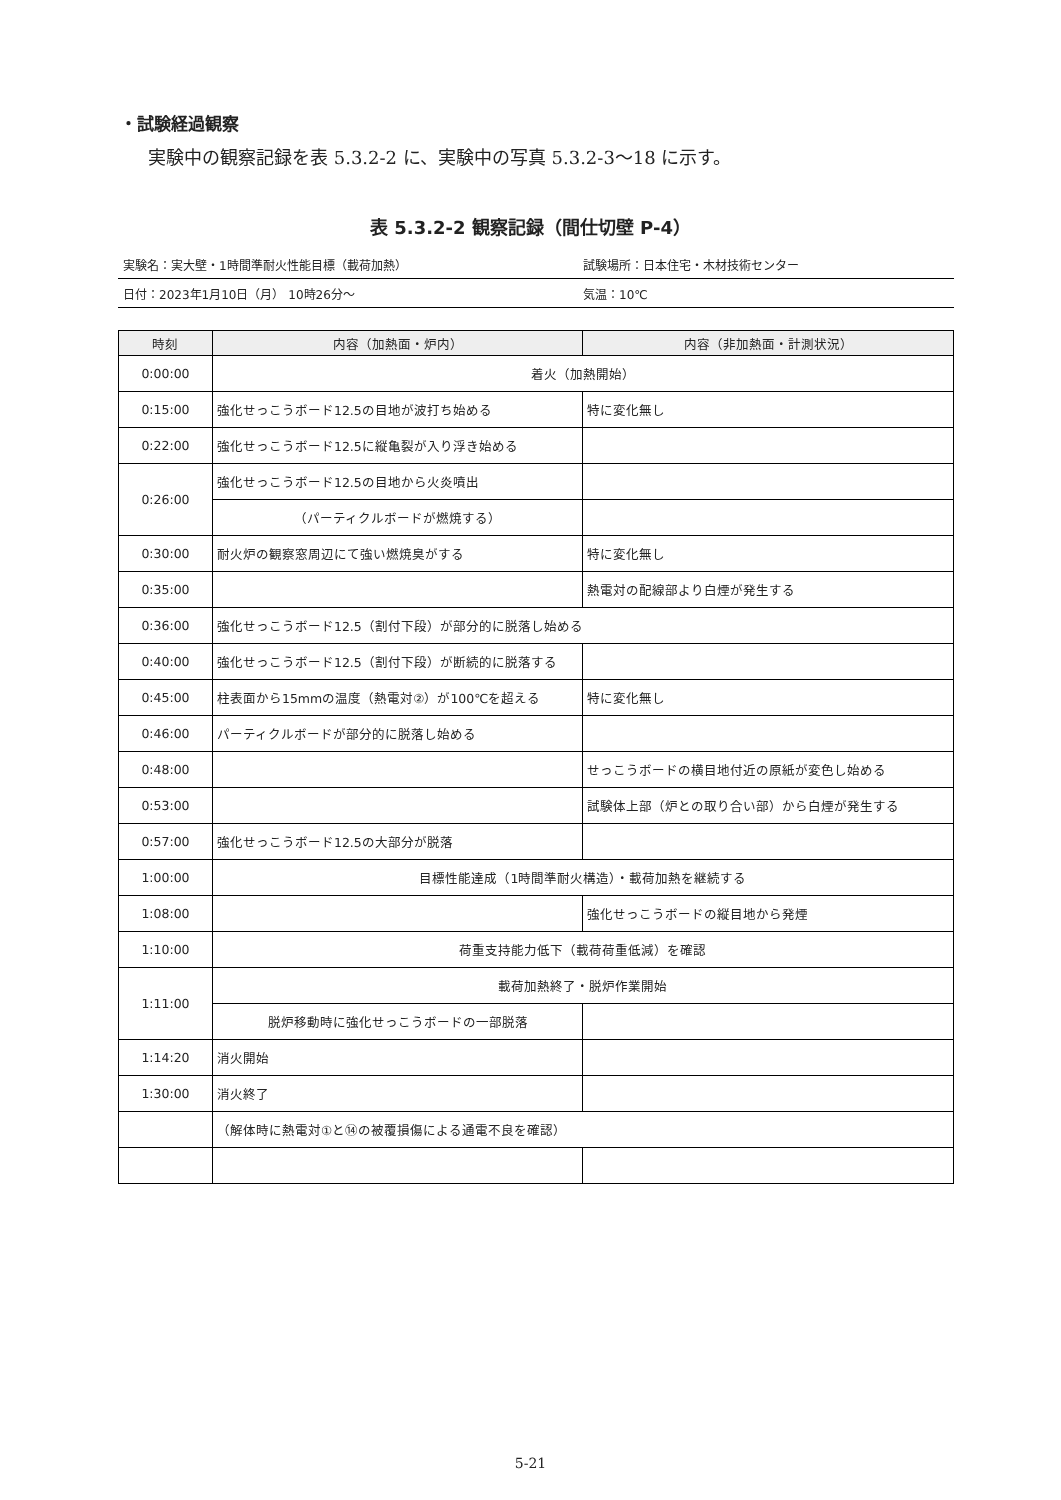・試験経過観察
実験中の観察記録を表 5.3.2-2 に、実験中の写真 5.3.2-3〜18 に示す。
表 5.3.2-2 観察記録（間仕切壁 P-4）
実験名：実大壁・1時間準耐火性能目標（載荷加熱） 試験場所：日本住宅・木材技術センター
日付：2023年1月10日（月） 10時26分〜 気温：10℃
| 時刻 | 内容（加熱面・炉内） | 内容（非加熱面・計測状況） |
| --- | --- | --- |
| 0:00:00 | 着火（加熱開始） | |
| 0:15:00 | 強化せっこうボード12.5の目地が波打ち始める | 特に変化無し |
| 0:22:00 | 強化せっこうボード12.5に縦亀裂が入り浮き始める | |
| 0:26:00 | 強化せっこうボード12.5の目地から火炎噴出 | |
| | （パーティクルボードが燃焼する） | |
| 0:30:00 | 耐火炉の観察窓周辺にて強い燃焼臭がする | 特に変化無し |
| 0:35:00 | | 熱電対の配線部より白煙が発生する |
| 0:36:00 | 強化せっこうボード12.5（割付下段）が部分的に脱落し始める | |
| 0:40:00 | 強化せっこうボード12.5（割付下段）が断続的に脱落する | |
| 0:45:00 | 柱表面から15mmの温度（熱電対②）が100℃を超える | 特に変化無し |
| 0:46:00 | パーティクルボードが部分的に脱落し始める | |
| 0:48:00 | | せっこうボードの横目地付近の原紙が変色し始める |
| 0:53:00 | | 試験体上部（炉との取り合い部）から白煙が発生する |
| 0:57:00 | 強化せっこうボード12.5の大部分が脱落 | |
| 1:00:00 | 目標性能達成（1時間準耐火構造）・載荷加熱を継続する | |
| 1:08:00 | | 強化せっこうボードの縦目地から発煙 |
| 1:10:00 | 荷重支持能力低下（載荷荷重低減）を確認 | |
| 1:11:00 | 載荷加熱終了・脱炉作業開始 | |
| | 脱炉移動時に強化せっこうボードの一部脱落 | |
| 1:14:20 | 消火開始 | |
| 1:30:00 | 消火終了 | |
| | （解体時に熱電対①と⑭の被覆損傷による通電不良を確認） | |
5-21